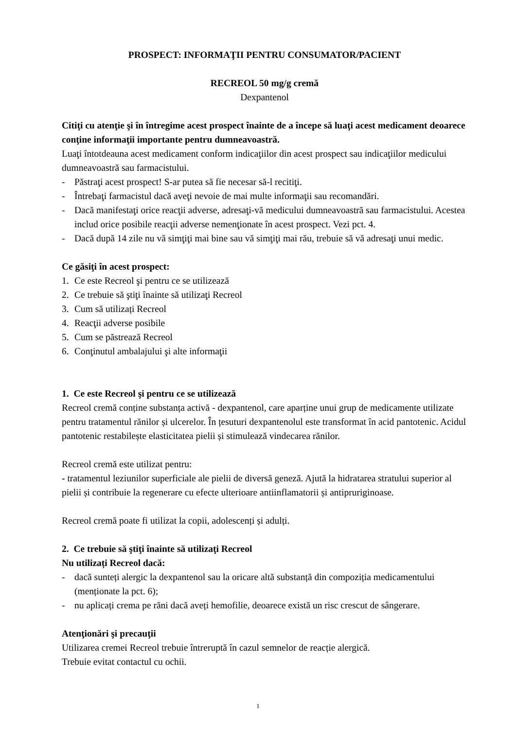PROSPECT: INFORMAŢII PENTRU CONSUMATOR/PACIENT
RECREOL 50 mg/g cremă
Dexpantenol
Citiţi cu atenţie şi în întregime acest prospect înainte de a începe să luaţi acest medicament deoarece conţine informaţii importante pentru dumneavoastră.
Luaţi întotdeauna acest medicament conform indicaţiilor din acest prospect sau indicaţiilor medicului dumneavoastră sau farmacistului.
- Păstraţi acest prospect! S-ar putea să fie necesar să-l recitiţi.
- Întrebaţi farmacistul dacă aveţi nevoie de mai multe informaţii sau recomandări.
- Dacă manifestaţi orice reacţii adverse, adresaţi-vă medicului dumneavoastră sau farmacistului. Acestea includ orice posibile reacţii adverse nemenţionate în acest prospect. Vezi pct. 4.
- Dacă după 14 zile nu vă simţiţi mai bine sau vă simţiţi mai rău, trebuie să vă adresaţi unui medic.
Ce găsiţi în acest prospect:
1. Ce este Recreol şi pentru ce se utilizează
2. Ce trebuie să ştiţi înainte să utilizaţi Recreol
3. Cum să utilizați Recreol
4. Reacţii adverse posibile
5. Cum se păstrează Recreol
6. Conţinutul ambalajului şi alte informaţii
1. Ce este Recreol şi pentru ce se utilizează
Recreol cremă conține substanța activă - dexpantenol, care aparține unui grup de medicamente utilizate pentru tratamentul rănilor și ulcerelor. În țesuturi dexpantenolul este transformat în acid pantotenic. Acidul pantotenic restabilește elasticitatea pielii și stimulează vindecarea rănilor.
Recreol cremă este utilizat pentru:
- tratamentul leziunilor superficiale ale pielii de diversă geneză. Ajută la hidratarea stratului superior al pielii și contribuie la regenerare cu efecte ulterioare antiinflamatorii și antipruriginoase.
Recreol cremă poate fi utilizat la copii, adolescenți și adulți.
2. Ce trebuie să ştiţi înainte să utilizaţi Recreol
Nu utilizați Recreol dacă:
- dacă sunteți alergic la dexpantenol sau la oricare altă substanță din compoziția medicamentului (menționate la pct. 6);
- nu aplicați crema pe răni dacă aveți hemofilie, deoarece există un risc crescut de sângerare.
Atenţionări şi precauţii
Utilizarea cremei Recreol trebuie întreruptă în cazul semnelor de reacție alergică.
Trebuie evitat contactul cu ochii.
1